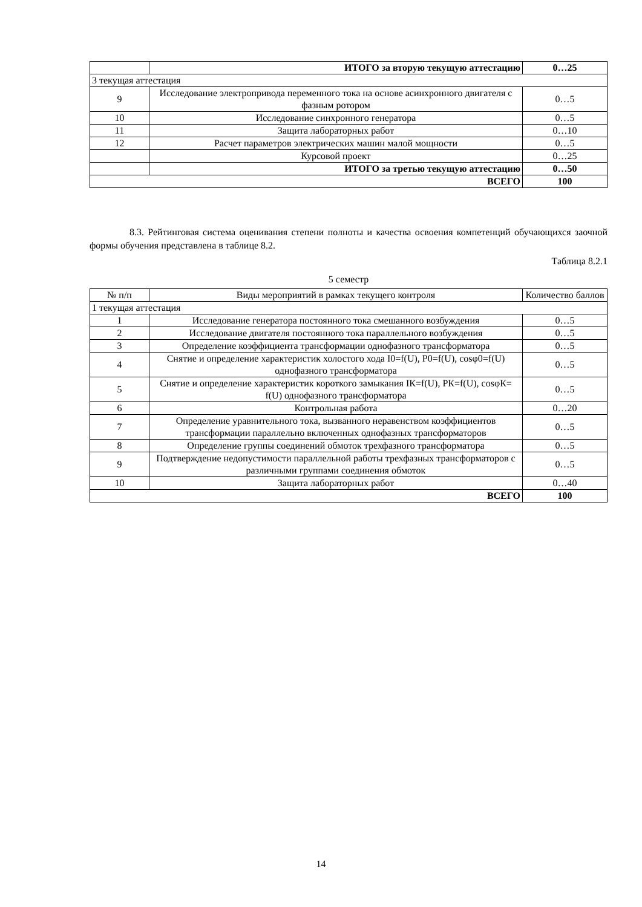| | ИТОГО за вторую текущую аттестацию | 0…25 |
| 3 текущая аттестация | | |
| 9 | Исследование электропривода переменного тока на основе асинхронного двигателя с фазным ротором | 0…5 |
| 10 | Исследование синхронного генератора | 0…5 |
| 11 | Защита лабораторных работ | 0…10 |
| 12 | Расчет параметров электрических машин малой мощности | 0…5 |
| | Курсовой проект | 0…25 |
| | ИТОГО за третью текущую аттестацию | 0…50 |
| ВСЕГО | | 100 |
8.3. Рейтинговая система оценивания степени полноты и качества освоения компетенций обучающихся заочной формы обучения представлена в таблице 8.2.
Таблица 8.2.1
5 семестр
| № п/п | Виды мероприятий в рамках текущего контроля | Количество баллов |
| --- | --- | --- |
| 1 текущая аттестация | | |
| 1 | Исследование генератора постоянного тока смешанного возбуждения | 0…5 |
| 2 | Исследование двигателя постоянного тока параллельного возбуждения | 0…5 |
| 3 | Определение коэффициента трансформации однофазного трансформатора | 0…5 |
| 4 | Снятие и определение характеристик холостого хода I0=f(U), P0=f(U), cosφ0=f(U) однофазного трансформатора | 0…5 |
| 5 | Снятие и определение характеристик короткого замыкания IК=f(U), РК=f(U), cosφК= f(U) однофазного трансформатора | 0…5 |
| 6 | Контрольная работа | 0…20 |
| 7 | Определение уравнительного тока, вызванного неравенством коэффициентов трансформации параллельно включенных однофазных трансформаторов | 0…5 |
| 8 | Определение группы соединений обмоток трехфазного трансформатора | 0…5 |
| 9 | Подтверждение недопустимости параллельной работы трехфазных трансформаторов с различными группами соединения обмоток | 0…5 |
| 10 | Защита лабораторных работ | 0…40 |
| ВСЕГО | | 100 |
14